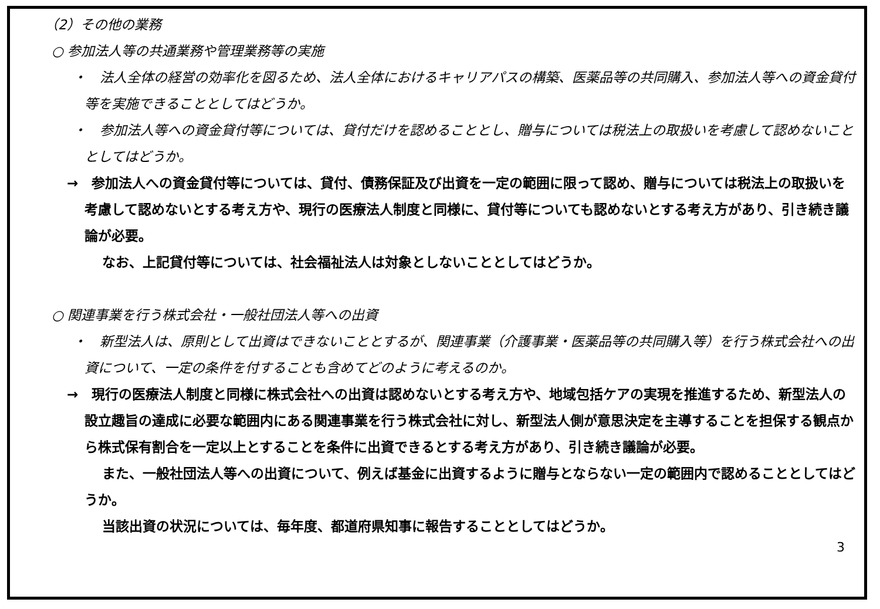（2）その他の業務
○ 参加法人等の共通業務や管理業務等の実施
・　法人全体の経営の効率化を図るため、法人全体におけるキャリアパスの構築、医薬品等の共同購入、参加法人等への資金貸付等を実施できることとしてはどうか。
・　参加法人等への資金貸付等については、貸付だけを認めることとし、贈与については税法上の取扱いを考慮して認めないこととしてはどうか。
→　参加法人への資金貸付等については、貸付、債務保証及び出資を一定の範囲に限って認め、贈与については税法上の取扱いを考慮して認めないとする考え方や、現行の医療法人制度と同様に、貸付等についても認めないとする考え方があり、引き続き議論が必要。
なお、上記貸付等については、社会福祉法人は対象としないこととしてはどうか。
○ 関連事業を行う株式会社・一般社団法人等への出資
・　新型法人は、原則として出資はできないこととするが、関連事業（介護事業・医薬品等の共同購入等）を行う株式会社への出資について、一定の条件を付することも含めてどのように考えるのか。
→　現行の医療法人制度と同様に株式会社への出資は認めないとする考え方や、地域包括ケアの実現を推進するため、新型法人の設立趣旨の達成に必要な範囲内にある関連事業を行う株式会社に対し、新型法人側が意思決定を主導することを担保する観点から株式保有割合を一定以上とすることを条件に出資できるとする考え方があり、引き続き議論が必要。
また、一般社団法人等への出資について、例えば基金に出資するように贈与とならない一定の範囲内で認めることとしてはどうか。
当該出資の状況については、毎年度、都道府県知事に報告することとしてはどうか。
3